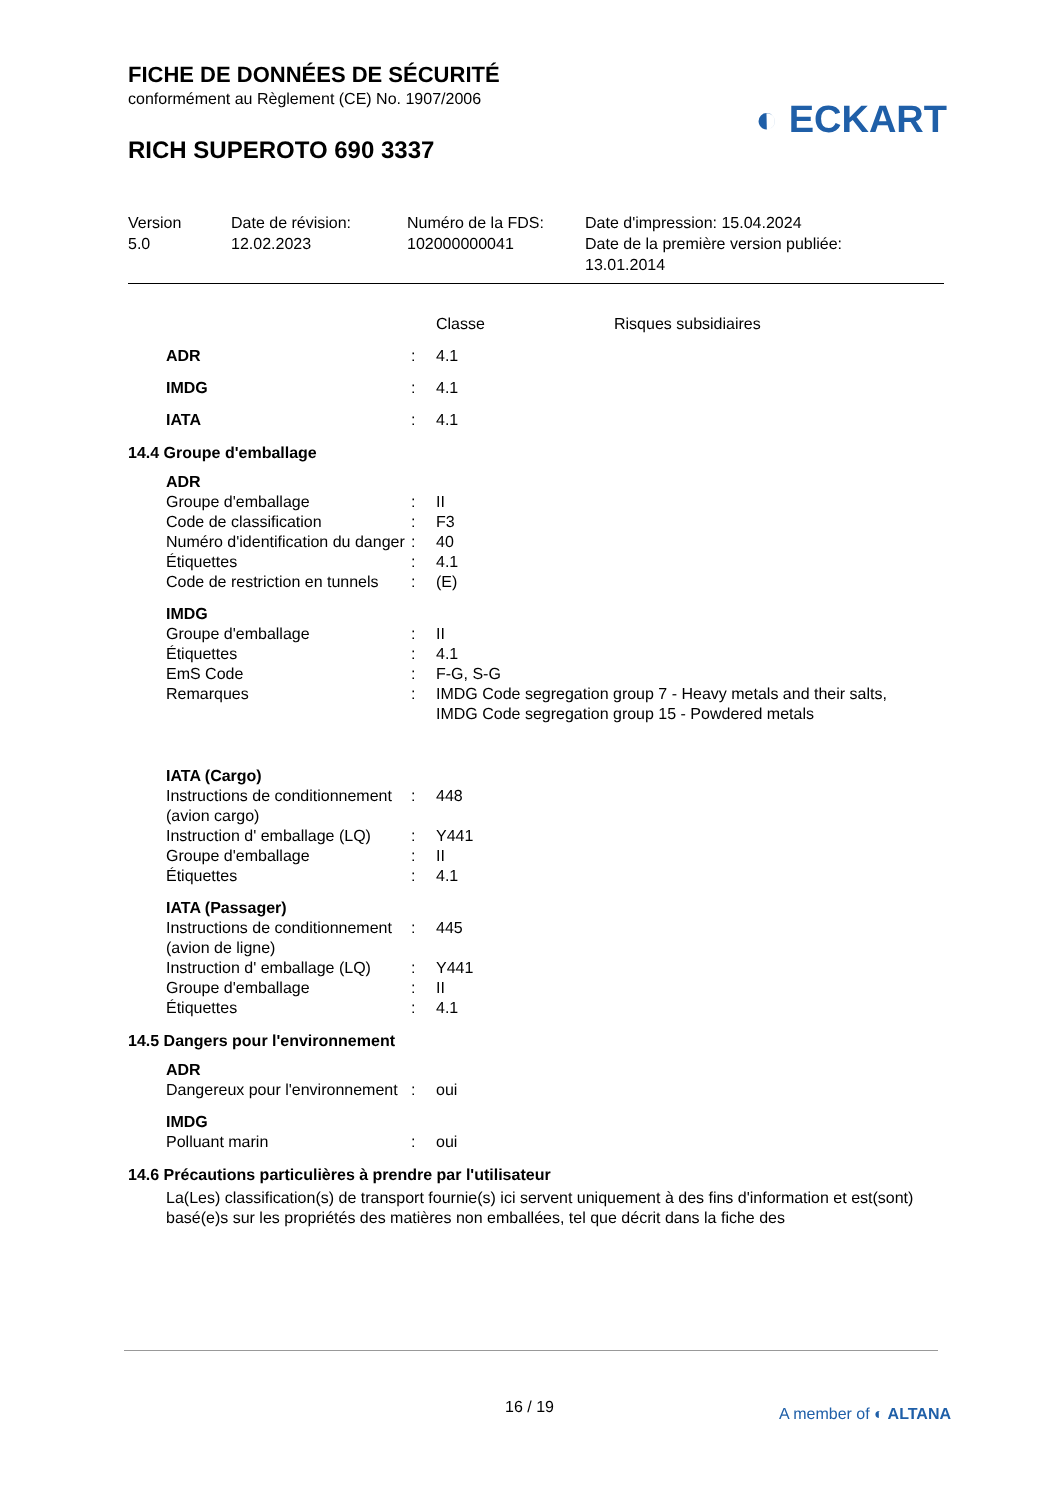FICHE DE DONNÉES DE SÉCURITÉ
conformément au Règlement (CE) No. 1907/2006
RICH SUPEROTO 690 3337
◐ ECKART
Version
5.0
Date de révision:
12.02.2023
Numéro de la FDS:
102000000041
Date d'impression: 15.04.2024
Date de la première version publiée:
13.01.2014
| | | Classe | Risques subsidiaires |
| ADR | : | 4.1 | |
| IMDG | : | 4.1 | |
| IATA | : | 4.1 | |
14.4 Groupe d'emballage
| ADR | | |
| Groupe d'emballage | : | II |
| Code de classification | : | F3 |
| Numéro d'identification du danger | : | 40 |
| Étiquettes | : | 4.1 |
| Code de restriction en tunnels | : | (E) |
| IMDG | | |
| Groupe d'emballage | : | II |
| Étiquettes | : | 4.1 |
| EmS Code | : | F-G, S-G |
| Remarques | : | IMDG Code segregation group 7 - Heavy metals and their salts, IMDG Code segregation group 15 - Powdered metals |
| IATA (Cargo) | | |
| Instructions de conditionnement (avion cargo) | : | 448 |
| Instruction d' emballage (LQ) | : | Y441 |
| Groupe d'emballage | : | II |
| Étiquettes | : | 4.1 |
| IATA (Passager) | | |
| Instructions de conditionnement (avion de ligne) | : | 445 |
| Instruction d' emballage (LQ) | : | Y441 |
| Groupe d'emballage | : | II |
| Étiquettes | : | 4.1 |
14.5 Dangers pour l'environnement
| ADR | | |
| Dangereux pour l'environnement | : | oui |
| IMDG | | |
| Polluant marin | : | oui |
14.6 Précautions particulières à prendre par l'utilisateur
La(Les) classification(s) de transport fournie(s) ici servent uniquement à des fins d'information et est(sont) basé(e)s sur les propriétés des matières non emballées, tel que décrit dans la fiche des
16 / 19 A member of ◐ ALTANA